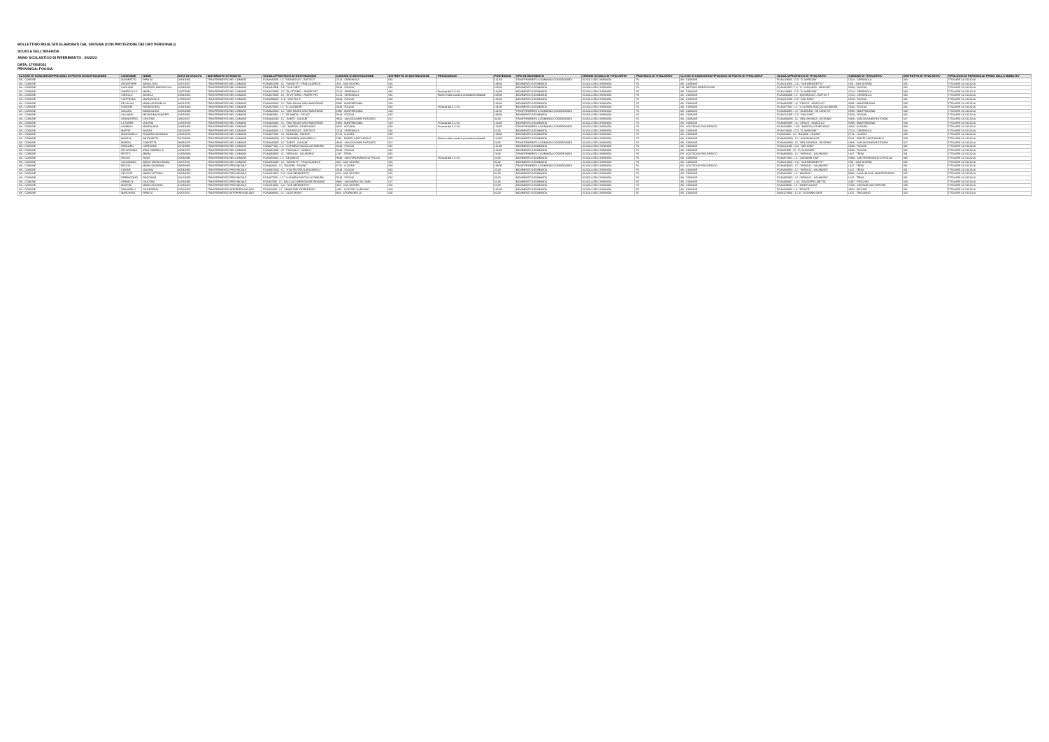BOLLETTINO RISULTATI ELABORATI DAL SISTEMA (CON PROTEZIONE DEI DATI PERSONALI)
SCUOLA DELL'INFANZIA
ANNO SCOLASTICO DI RIFERIMENTO : 2022/23
DATA: 17/05/2022
PROVINCIA: FOGGIA
| CLASSE DI CONCORSO/TIPOLOGIA DI POSTO DI DESTINAZIONE | COGNOME | NOME | DATA DI NASCITA | MOVIMENTO OTTENUTO | SCUOLA/PROVINCIA DI DESTINAZIONE | COMUNE DI DESTINAZIONE | DISTRETTO DI DESTINAZIONE | PRECEDENZA | PUNTEGGIO | TIPO DI MOVIMENTO | ORDINE SCUOLA DI TITOLARITA' | PROVINCIA DI TITOLARITA' | CLASSI DI CONCORSO/TIPOLOGIA DI POSTO DI TITOLARITA' | SCUOLA/PROVINCIA DI TITOLARITA' | COMUNE DI TITOLARITA' | DISTRETTO DI TITOLARITA' | TIPOLOGIA DI PERSONALE PRIMA DELLA MOBILITA' |
| --- | --- | --- | --- | --- | --- | --- | --- | --- | --- | --- | --- | --- | --- | --- | --- | --- | --- |
| AN - COMUNE | ALBORETTO | RIPALTA | 04/04/1966 | TRASFERIMENTO NEL COMUNE | FGAA846009 - I.C. "DON BOSCO - BATTISTI" | C514 - CERIGNOLA | 034 | | 121,00 | TRASFERIMENTO A DOMANDA CONDIZIONATA | SCUOLA DELL'INFANZIA | FG | AN - COMUNE | FGAA12900L - C.D. "G. MARCONI" | C514 - CERIGNOLA | 034 | TITOLARE SU SCUOLA |
| AN - COMUNE | ARGENTIERI | ANNA LUCIA | 10/07/1977 | TRASFERIMENTO NEL COMUNE | FGAA85100R - I.C. "ZANNOTTI - FRACCACRETA" | I158 - SAN SEVERO | 026 | | 108,00 | MOVIMENTO A DOMANDA | SCUOLA DELL'INFANZIA | FG | AN - COMUNE | FGAA11000C - C.D. "SAN BENEDETTO" | I158 - SAN SEVERO | 026 | TITOLARE SU SCUOLA |
| AN - COMUNE | CAGLIARI | BEATRICE MARIA ELISA | 26/09/1962 | TRASFERIMENTO NEL COMUNE | FGAA11000B - C.D. "SAN CIRO" | D643 - FOGGIA | 032 | | 229,00 | MOVIMENTO A DOMANDA | SCUOLA DELL'INFANZIA | FG | HN - METODO MONTESSORI | FGAA85200T - I.C. "G. CATALANO - MOSCATI" | D643 - FOGGIA | 032 | TITOLARE SU SCUOLA |
| AN - COMUNE | CAMPOLILLO | MARIA | 24/07/1964 | TRASFERIMENTO NEL COMUNE | FGAA87400D - I.C. "DI VITTORIO - PADRE PIO" | C514 - CERIGNOLA | 034 | Prevista dal C.C.N.I. | 164,00 | MOVIMENTO A DOMANDA | SCUOLA DELL'INFANZIA | FG | AN - COMUNE | FGAA12900L - C.D. "G. MARCONI" | C514 - CERIGNOLA | 034 | TITOLARE SU SCUOLA |
| AN - COMUNE | CIRIELLO | ANGELA | 19/04/1965 | TRASFERIMENTO NEL COMUNE | FGAA87400D - I.C. "DI VITTORIO - PADRE PIO" | C514 - CERIGNOLA | 034 | Rientro nella scuola di precedente titolarità | 229,00 | MOVIMENTO A DOMANDA | SCUOLA DELL'INFANZIA | FG | AN - COMUNE | FGAA846009 - I.C. "DON BOSCO - BATTISTI" | C514 - CERIGNOLA | 034 | TITOLARE SU SCUOLA |
| AN - COMUNE | CIUFFREDA | MARIANGELA | 27/08/1970 | TRASFERIMENTO NEL COMUNE | FGAA08800G - C.D. "SAN PIO X" | D643 - FOGGIA | 032 | | 100,00 | MOVIMENTO A DOMANDA | SCUOLA DELL'INFANZIA | FG | AN - COMUNE | FGAA11100B - C.D. "SAN CIRO" | D643 - FOGGIA | 032 | TITOLARE SU SCUOLA |
| AN - COMUNE | DE SALVIA | MARIA ANTONELLA | 30/01/1974 | TRASFERIMENTO NEL COMUNE | FGAA82600G - I.C. "DON MILANI UNO+MAIORANO" | E885 - MANFREDONIA | 029 | | 163,00 | MOVIMENTO A DOMANDA | SCUOLA DELL'INFANZIA | FG | AN - COMUNE | FGAA86500P - I.C. "CROCE - MOZZILLO" | E885 - MANFREDONIA | 029 | TITOLARE SU SCUOLA |
| AN - COMUNE | FURIORE | PATRIZIA RITA | 22/04/1963 | TRASFERIMENTO NEL COMUNE | FGAA870006 - I.C. "D. ALIGHIERI" | D643 - FOGGIA | 032 | Prevista dal C.C.N.I. | 156,00 | MOVIMENTO A DOMANDA | SCUOLA DELL'INFANZIA | FG | AN - COMUNE | FGAA877001 - I.C. "S.CHIARA-PASCOLI-ALTAMURA | D643 - FOGGIA | 032 | TITOLARE SU SCUOLA |
| AN - COMUNE | GALANO | IMMACOLATA | 10/06/1969 | TRASFERIMENTO NEL COMUNE | FGAA82600G - I.C. "DON MILANI UNO+MAIORANO" | E885 - MANFREDONIA | 029 | | 114,00 | TRASFERIMENTO A DOMANDA CONDIZIONATA | SCUOLA DELL'INFANZIA | FG | AN - COMUNE | FGAA86400V - I.C. "GIORDANI - DE SANCTIS" | E885 - MANFREDONIA | 029 | TITOLARE SU SCUOLA |
| AN - COMUNE | GAUJANO | MICHELINA GIUSEPPI | 18/03/1961 | TRASFERIMENTO NEL COMUNE | FGAA86000L - I.C. "DE AMICIS - PIO XII" | D643 - FOGGIA | 032 | | 169,00 | MOVIMENTO A DOMANDA | SCUOLA DELL'INFANZIA | FG | AN - COMUNE | FGAA11100B - C.D. "SAN CIRO" | D643 - FOGGIA | 032 | TITOLARE SU SCUOLA |
| AN - COMUNE | GRANATIERO | CRISTINA | 08/02/1977 | TRASFERIMENTO NEL COMUNE | FGAA84500D - I.C. "DANTE - GALIANI" | H926 - SAN GIOVANNI ROTONDO | 027 | | 43,00 | TRASFERIMENTO A DOMANDA CONDIZIONATA | SCUOLA DELL'INFANZIA | FG | AN - COMUNE | FGAA84400N - I.C. "MELCHIONDA - DE BONIS" | H926 - SAN GIOVANNI ROTONDO | 027 | TITOLARE SU SCUOLA |
| AN - COMUNE | LA TORRE | VALERIA | 22/03/1979 | TRASFERIMENTO NEL COMUNE | FGAA82600G - I.C. "DON MILANI UNO+MAIORANO" | E885 - MANFREDONIA | 029 | Prevista dal C.C.N.I. | 120,00 | MOVIMENTO A DOMANDA | SCUOLA DELL'INFANZIA | FG | AN - COMUNE | FGAA86500P - I.C. "CROCE - MOZZILLO" | E885 - MANFREDONIA | 029 | TITOLARE SU SCUOLA |
| AN - COMUNE | LAVANGA | MADDALENA | 02/04/1966 | TRASFERIMENTO NEL COMUNE | FGAA819001 - I.OC. "MARTIN LUTHER KING" | A015 - ACCADIA | 033 | Prevista dal C.C.N.I. | 120,00 | TRASFERIMENTO A DOMANDA CONDIZIONATA | SCUOLA DELL'INFANZIA | FG | EH - SOSTEGNO PSICOFISICO | FGAA819001 - I.OC. "MARTIN LUTHER KING" | A015 - ACCADIA | 033 | TITOLARE SU SCUOLA |
| AN - COMUNE | MAFFEI | NUNZIA | 29/12/1974 | TRASFERIMENTO NEL COMUNE | FGAA846009 - I.C. "DON BOSCO - BATTISTI" | C514 - CERIGNOLA | 034 | | 64,00 | MOVIMENTO A DOMANDA | SCUOLA DELL'INFANZIA | FG | AN - COMUNE | FGAA12900L - C.D. "G. MARCONI" | C514 - CERIGNOLA | 034 | TITOLARE SU SCUOLA |
| AN - COMUNE | MANGANELLI | ROSARIA GIOVANNA | 24/06/1978 | TRASFERIMENTO NEL COMUNE | FGAA82700X - I.C. "MANZONI - RADICE" | E716 - LUCERA | 030 | | 159,00 | MOVIMENTO A DOMANDA | SCUOLA DELL'INFANZIA | FG | AN - COMUNE | FGAA82002 - I.C. "BOZZINI - FASANI" | E716 - LUCERA | 030 | TITOLARE SU SCUOLA |
| AN - COMUNE | MANTSA | ANTONIETTA | 02/10/1964 | TRASFERIMENTO NEL COMUNE | FGAA83600Q - I.C. "TANCREDI-AMICARELLI" | F631 - MONTE SANT'ANGELO | 029 | Rientro nella scuola di precedente titolarità | 144,00 | MOVIMENTO A DOMANDA | SCUOLA DELL'INFANZIA | FG | AN - COMUNE | FGAA83100Q - I.C. "GIOVANNI XXIII" | F631 - MONTE SANT'ANGELO | 029 | TITOLARE SU SCUOLA |
| AN - COMUNE | MURGO | CONCETTA | 08/08/1973 | TRASFERIMENTO NEL COMUNE | FGAA84500D - I.C. "DANTE - GALIANI" | H926 - SAN GIOVANNI ROTONDO | 027 | | 53,00 | TRASFERIMENTO A DOMANDA CONDIZIONATA | SCUOLA DELL'INFANZIA | FG | AN - COMUNE | FGAA84400N - I.C. "MELCHIONDA - DE BONIS" | H926 - SAN GIOVANNI ROTONDO | 027 | TITOLARE SU SCUOLA |
| AN - COMUNE | PADALINO | LOREDANA | 26/11/1965 | TRASFERIMENTO NEL COMUNE | FGAA877001 - I.C. "S.CHIARA-PASCOLI-ALTAMURA | D643 - FOGGIA | 032 | | 132,00 | MOVIMENTO A DOMANDA | SCUOLA DELL'INFANZIA | FG | AN - COMUNE | FGAA11100B - C.D. "SAN CIRO" | D643 - FOGGIA | 032 | TITOLARE SU SCUOLA |
| AN - COMUNE | PELLEGRINO | IRMA GABRIELLA | 28/01/1977 | TRASFERIMENTO NEL COMUNE | FGAA86100B - I.C. "FOSCOLO - GABELLI" | D643 - FOGGIA | 032 | | 126,00 | MOVIMENTO A DOMANDA | SCUOLA DELL'INFANZIA | FG | AN - COMUNE | FGAA87000 - I.C. "D. ALIGHIERI" | D643 - FOGGIA | 032 | TITOLARE SU SCUOLA |
| AN - COMUNE | PETITTI | MARIA | 16/09/1968 | TRASFERIMENTO NEL COMUNE | FGAA85800G - I.C. "VIRGILIO - SALANDRA" | L447 - TROIA | 031 | | 78,00 | TRASFERIMENTO A DOMANDA CONDIZIONATA | SCUOLA DELL'INFANZIA | FG | EH - SOSTEGNO PSICOFISICO | FGAA85800G - I.C. "VIRGILIO - SALANDRA" | L447 - TROIA | 031 | TITOLARE SU SCUOLA |
| AN - COMUNE | RICCIO | ROSA | 04/08/1981 | TRASFERIMENTO NEL COMUNE | FGAA855004 - I.C. "DE AMICIS" | H839 - SAN FERDINANDO DI PUGLIA | 035 | Prevista dal C.C.N.I. | 24,00 | MOVIMENTO A DOMANDA | SCUOLA DELL'INFANZIA | FG | AN - COMUNE | FGAA871002 - I.C. "GIOVANNI XXIII" | H839 - SAN FERDINANDO DI PUGLIA | 035 | TITOLARE SU SCUOLA |
| AN - COMUNE | SOLIMANDO | ADELE MARIA GRAZIA | 02/07/1971 | TRASFERIMENTO NEL COMUNE | FGAA85100R - I.C. "ZANNOTTI - FRACCACRETA" | I158 - SAN SEVERO | 026 | | 96,00 | MOVIMENTO A DOMANDA | SCUOLA DELL'INFANZIA | FG | AN - COMUNE | FGAA11000C - C.D. "SAN BENEDETTO" | I158 - SAN SEVERO | 026 | TITOLARE SU SCUOLA |
| AN - COMUNE | BECCIA | MARIA GIOVANNA | 09/09/1966 | TRASFERIMENTO PROVINCIALE | FGAA82002 - I.C. "BOZZINI - FASANI" | E716 - LUCERA | 030 | | 109,00 | TRASFERIMENTO A DOMANDA CONDIZIONATA | SCUOLA DELL'INFANZIA | FG | EH - SOSTEGNO PSICOFISICO | FGAA85800G - I.C. "VIRGILIO - SALANDRA" | L447 - TROIA | 031 | TITOLARE SU SCUOLA |
| AN - COMUNE | CAIONE | VALERIA | 30/04/1982 | TRASFERIMENTO PROVINCIALE | FGAA85700Q - I.C. "V.DA FELTRE-N.ZINGARELLI" | D643 - FOGGIA | 032 | | 25,00 | MOVIMENTO A DOMANDA | SCUOLA DELL'INFANZIA | FG | AN - COMUNE | FGAA85800G - I.C. "VIRGILIO - SALANDRA" | L447 - TROIA | 031 | TITOLARE SU SCUOLA |
| AN - COMUNE | CELESTE | MARIA VITTORIA | 06/03/1956 | TRASFERIMENTO PROVINCIALE | FGAA11000C - C.D. "SAN BENEDETTO" | I158 - SAN SEVERO | 026 | | 81,00 | MOVIMENTO A DOMANDA | SCUOLA DELL'INFANZIA | FG | AN - COMUNE | FGAA82300L - I.C. "MANDES" | B904 - CASALNUOVO MONTEROTARO | 025 | TITOLARE SU SCUOLA |
| AN - COMUNE | FERRAGONIO | ROCCHINA | 20/12/1960 | TRASFERIMENTO PROVINCIALE | FGAA877001 - I.C. "S.CHIARA-PASCOLI-ALTAMURA | D643 - FOGGIA | 032 | | 60,00 | MOVIMENTO A DOMANDA | SCUOLA DELL'INFANZIA | FG | AN - COMUNE | FGAA85800G - I.C. "VIRGILIO - SALANDRA" | L447 - TROIA | 031 | TITOLARE SU SCUOLA |
| AN - COMUNE | GRIMALDI | GIUSTINA | 31/03/1981 | TRASFERIMENTO PROVINCIALE | FGAA87000 - I.C. BALILLA COMPAGNONE RIGNANO | H985 - SAN MARCO IN LAMIS | 027 | | 52,00 | MOVIMENTO A DOMANDA | SCUOLA DELL'INFANZIA | FG | AN - COMUNE | FGAA833007 - I.OC. "GIUSEPPE LIBETTA" | G487 - PESCHICI | 028 | TITOLARE SU SCUOLA |
| AN - COMUNE | MANCINI | MARIA ASSUNTA | 14/08/1970 | TRASFERIMENTO PROVINCIALE | FGAA11000C - C.D. "SAN BENEDETTO" | I158 - SAN SEVERO | 026 | | 66,00 | MOVIMENTO A DOMANDA | SCUOLA DELL'INFANZIA | FG | AN - COMUNE | FGAA840002 - I.C. "MONTI DAUNI" | C429 - CELENZA VALFORTORE | 030 | TITOLARE SU SCUOLA |
| AN - COMUNE | ZINGARELLI | GIUSEPPINA | 07/02/1976 | TRASFERIMENTO INTERPROVINCIALE | FGAA81000 - I.C. "MANICONE-FIORENTINO" | L842 - VICO DEL GARGANO | 028 | | 102,00 | MOVIMENTO A DOMANDA | SCUOLA DELL'INFANZIA | BT | AN - COMUNE | FGAA820005 - I.C. "ROSETI" | A854 - BICCARI | 031 | TITOLARE SU SCUOLA |
| AN - COMUNE | MARCHESE | RIPALTA | 02/07/1971 | TRASFERIMENTO INTERPROVINCIALE | FGAA83800A - I.C. "ALDO MORO" | I963 - STORNARELLA | 034 | | 36,00 | MOVIMENTO A DOMANDA | SCUOLA DELL'INFANZIA | BT | AN - COMUNE | BAAA17800A - 2 C.D. "GIOVANNI XXIII" | L425 - TRIGGIANO | 013 | TITOLARE SU SCUOLA |